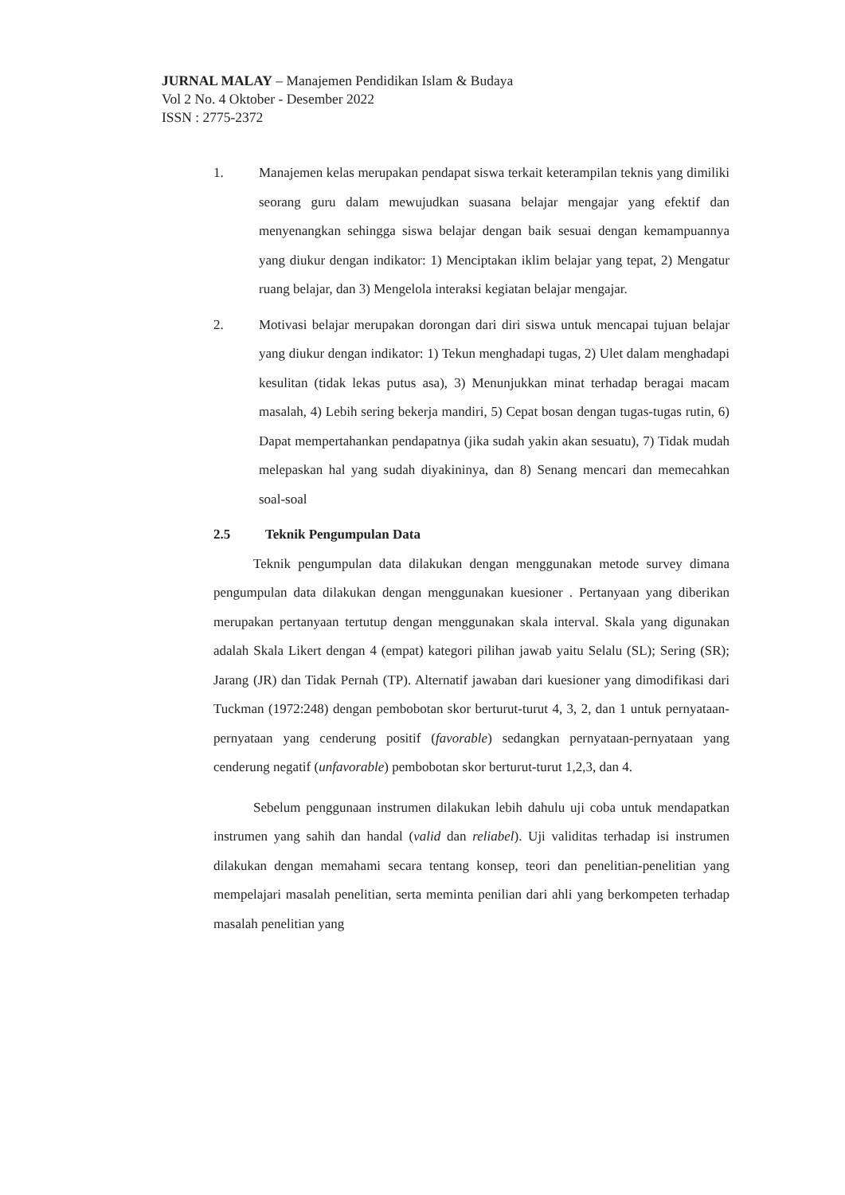JURNAL MALAY – Manajemen Pendidikan Islam & Budaya
Vol 2 No. 4 Oktober - Desember 2022
ISSN : 2775-2372
1. Manajemen kelas merupakan pendapat siswa terkait keterampilan teknis yang dimiliki seorang guru dalam mewujudkan suasana belajar mengajar yang efektif dan menyenangkan sehingga siswa belajar dengan baik sesuai dengan kemampuannya yang diukur dengan indikator: 1) Menciptakan iklim belajar yang tepat, 2) Mengatur ruang belajar, dan 3) Mengelola interaksi kegiatan belajar mengajar.
2. Motivasi belajar merupakan dorongan dari diri siswa untuk mencapai tujuan belajar yang diukur dengan indikator: 1) Tekun menghadapi tugas, 2) Ulet dalam menghadapi kesulitan (tidak lekas putus asa), 3) Menunjukkan minat terhadap beragai macam masalah, 4) Lebih sering bekerja mandiri, 5) Cepat bosan dengan tugas-tugas rutin, 6) Dapat mempertahankan pendapatnya (jika sudah yakin akan sesuatu), 7) Tidak mudah melepaskan hal yang sudah diyakininya, dan 8) Senang mencari dan memecahkan soal-soal
2.5 Teknik Pengumpulan Data
Teknik pengumpulan data dilakukan dengan menggunakan metode survey dimana pengumpulan data dilakukan dengan menggunakan kuesioner . Pertanyaan yang diberikan merupakan pertanyaan tertutup dengan menggunakan skala interval. Skala yang digunakan adalah Skala Likert dengan 4 (empat) kategori pilihan jawab yaitu Selalu (SL); Sering (SR); Jarang (JR) dan Tidak Pernah (TP). Alternatif jawaban dari kuesioner yang dimodifikasi dari Tuckman (1972:248) dengan pembobotan skor berturut-turut 4, 3, 2, dan 1 untuk pernyataan-pernyataan yang cenderung positif (favorable) sedangkan pernyataan-pernyataan yang cenderung negatif (unfavorable) pembobotan skor berturut-turut 1,2,3, dan 4.
Sebelum penggunaan instrumen dilakukan lebih dahulu uji coba untuk mendapatkan instrumen yang sahih dan handal (valid dan reliabel). Uji validitas terhadap isi instrumen dilakukan dengan memahami secara tentang konsep, teori dan penelitian-penelitian yang mempelajari masalah penelitian, serta meminta penilian dari ahli yang berkompeten terhadap masalah penelitian yang